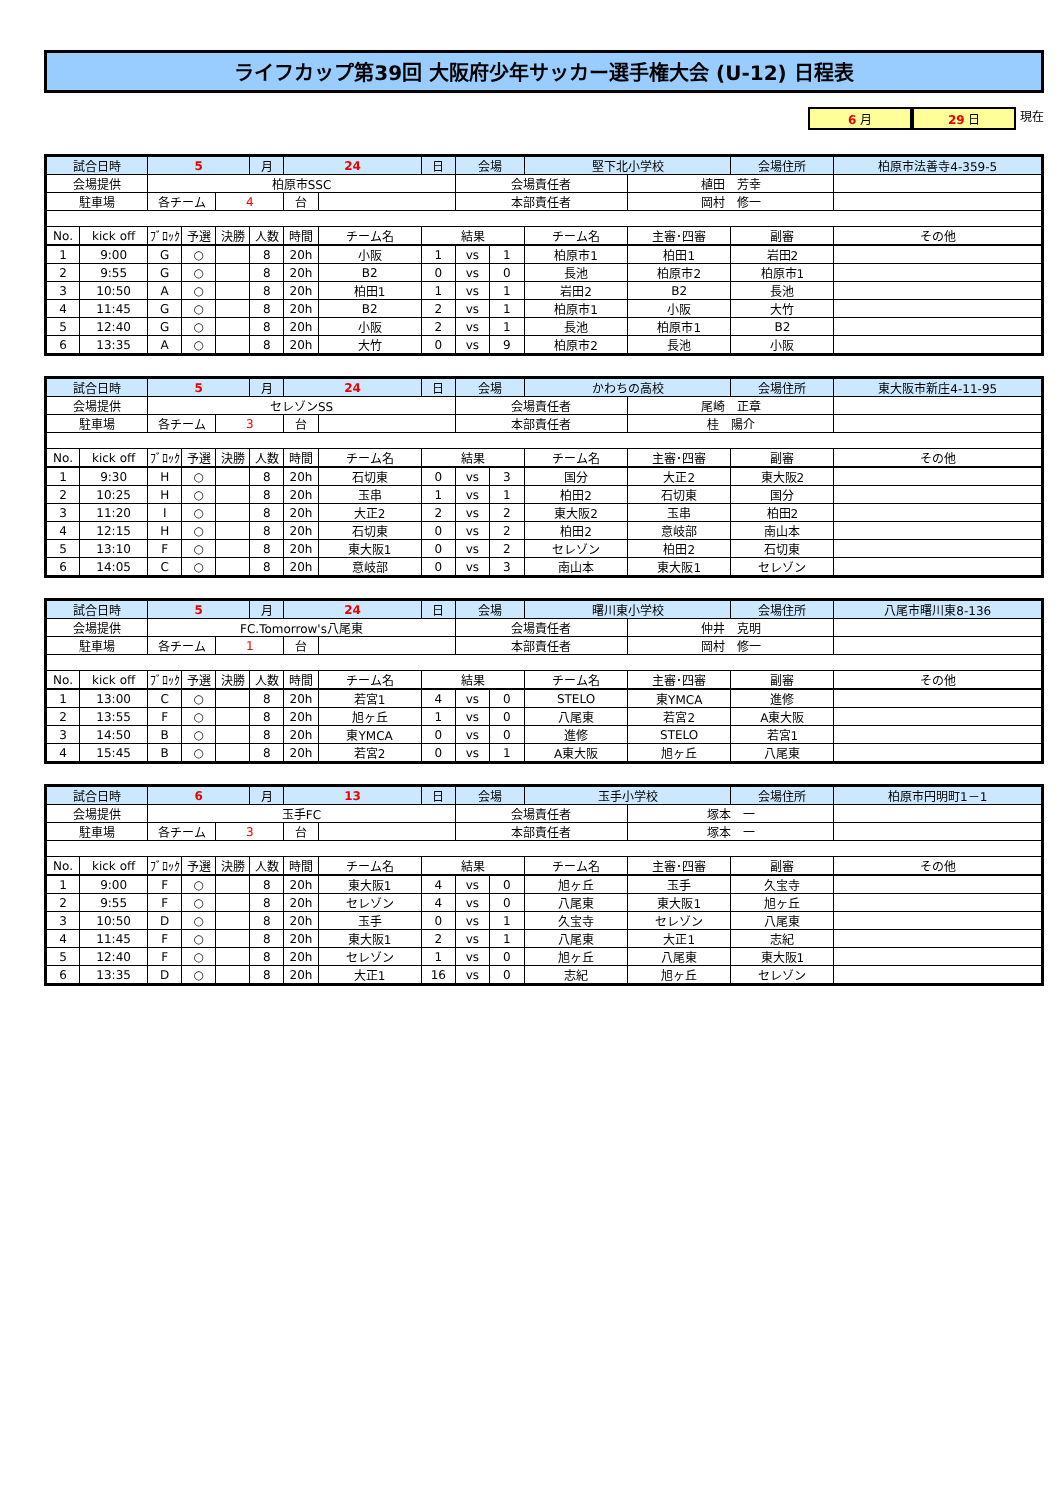ライフカップ第39回 大阪府少年サッカー選手権大会 (U-12) 日程表
6 月 29 日 現在
| 試合日時 | | 5 | | | 月 | 24 | | 日 | 会場 | | 堅下北小学校 | | 会場住所 | 柏原市法善寺4-359-5 |
| 会場提供 | | 柏原市SSC | | | | | | | 会場責任者 | | | 植田 芳幸 | | |
| 駐車場 | | 各チーム | | 4 | | 台 | | | 本部責任者 | | | 岡村 修一 | | |
| No. | kick off | ﾌﾞﾛｯｸ | 予選 | 決勝 | 人数 | 時間 | チーム名 | 結果 | | | チーム名 | 主審･四審 | 副審 | その他 |
| 1 | 9:00 | G | ○ | | 8 | 20h | 小阪 | 1 | vs | 1 | 柏原市1 | 柏田1 | 岩田2 | |
| 2 | 9:55 | G | ○ | | 8 | 20h | B2 | 0 | vs | 0 | 長池 | 柏原市2 | 柏原市1 | |
| 3 | 10:50 | A | ○ | | 8 | 20h | 柏田1 | 1 | vs | 1 | 岩田2 | B2 | 長池 | |
| 4 | 11:45 | G | ○ | | 8 | 20h | B2 | 2 | vs | 1 | 柏原市1 | 小阪 | 大竹 | |
| 5 | 12:40 | G | ○ | | 8 | 20h | 小阪 | 2 | vs | 1 | 長池 | 柏原市1 | B2 | |
| 6 | 13:35 | A | ○ | | 8 | 20h | 大竹 | 0 | vs | 9 | 柏原市2 | 長池 | 小阪 | |
| 試合日時 | | 5 | | | 月 | 24 | | 日 | 会場 | | かわちの高校 | | 会場住所 | 東大阪市新庄4-11-95 |
| 会場提供 | | セレゾンSS | | | | | | | 会場責任者 | | | 尾崎 正章 | | |
| 駐車場 | | 各チーム | | 3 | | 台 | | | 本部責任者 | | | 桂 陽介 | | |
| No. | kick off | ﾌﾞﾛｯｸ | 予選 | 決勝 | 人数 | 時間 | チーム名 | 結果 | | | チーム名 | 主審･四審 | 副審 | その他 |
| 1 | 9:30 | H | ○ | | 8 | 20h | 石切東 | 0 | vs | 3 | 国分 | 大正2 | 東大阪2 | |
| 2 | 10:25 | H | ○ | | 8 | 20h | 玉串 | 1 | vs | 1 | 柏田2 | 石切東 | 国分 | |
| 3 | 11:20 | I | ○ | | 8 | 20h | 大正2 | 2 | vs | 2 | 東大阪2 | 玉串 | 柏田2 | |
| 4 | 12:15 | H | ○ | | 8 | 20h | 石切東 | 0 | vs | 2 | 柏田2 | 意岐部 | 南山本 | |
| 5 | 13:10 | F | ○ | | 8 | 20h | 東大阪1 | 0 | vs | 2 | セレゾン | 柏田2 | 石切東 | |
| 6 | 14:05 | C | ○ | | 8 | 20h | 意岐部 | 0 | vs | 3 | 南山本 | 東大阪1 | セレゾン | |
| 試合日時 | | 5 | | | 月 | 24 | | 日 | 会場 | | 曙川東小学校 | | 会場住所 | 八尾市曙川東8-136 |
| 会場提供 | | FC.Tomorrow's八尾東 | | | | | | | 会場責任者 | | | 仲井 克明 | | |
| 駐車場 | | 各チーム | | 1 | | 台 | | | 本部責任者 | | | 岡村 修一 | | |
| No. | kick off | ﾌﾞﾛｯｸ | 予選 | 決勝 | 人数 | 時間 | チーム名 | 結果 | | | チーム名 | 主審･四審 | 副審 | その他 |
| 1 | 13:00 | C | ○ | | 8 | 20h | 若宮1 | 4 | vs | 0 | STELO | 東YMCA | 進修 | |
| 2 | 13:55 | F | ○ | | 8 | 20h | 旭ヶ丘 | 1 | vs | 0 | 八尾東 | 若宮2 | A東大阪 | |
| 3 | 14:50 | B | ○ | | 8 | 20h | 東YMCA | 0 | vs | 0 | 進修 | STELO | 若宮1 | |
| 4 | 15:45 | B | ○ | | 8 | 20h | 若宮2 | 0 | vs | 1 | A東大阪 | 旭ヶ丘 | 八尾東 | |
| 試合日時 | | 6 | | | 月 | 13 | | 日 | 会場 | | 玉手小学校 | | 会場住所 | 柏原市円明町1－1 |
| 会場提供 | | 玉手FC | | | | | | | 会場責任者 | | | 塚本 一 | | |
| 駐車場 | | 各チーム | | 3 | | 台 | | | 本部責任者 | | | 塚本 一 | | |
| No. | kick off | ﾌﾞﾛｯｸ | 予選 | 決勝 | 人数 | 時間 | チーム名 | 結果 | | | チーム名 | 主審･四審 | 副審 | その他 |
| 1 | 9:00 | F | ○ | | 8 | 20h | 東大阪1 | 4 | vs | 0 | 旭ヶ丘 | 玉手 | 久宝寺 | |
| 2 | 9:55 | F | ○ | | 8 | 20h | セレゾン | 4 | vs | 0 | 八尾東 | 東大阪1 | 旭ヶ丘 | |
| 3 | 10:50 | D | ○ | | 8 | 20h | 玉手 | 0 | vs | 1 | 久宝寺 | セレゾン | 八尾東 | |
| 4 | 11:45 | F | ○ | | 8 | 20h | 東大阪1 | 2 | vs | 1 | 八尾東 | 大正1 | 志紀 | |
| 5 | 12:40 | F | ○ | | 8 | 20h | セレゾン | 1 | vs | 0 | 旭ヶ丘 | 八尾東 | 東大阪1 | |
| 6 | 13:35 | D | ○ | | 8 | 20h | 大正1 | 16 | vs | 0 | 志紀 | 旭ヶ丘 | セレゾン | |